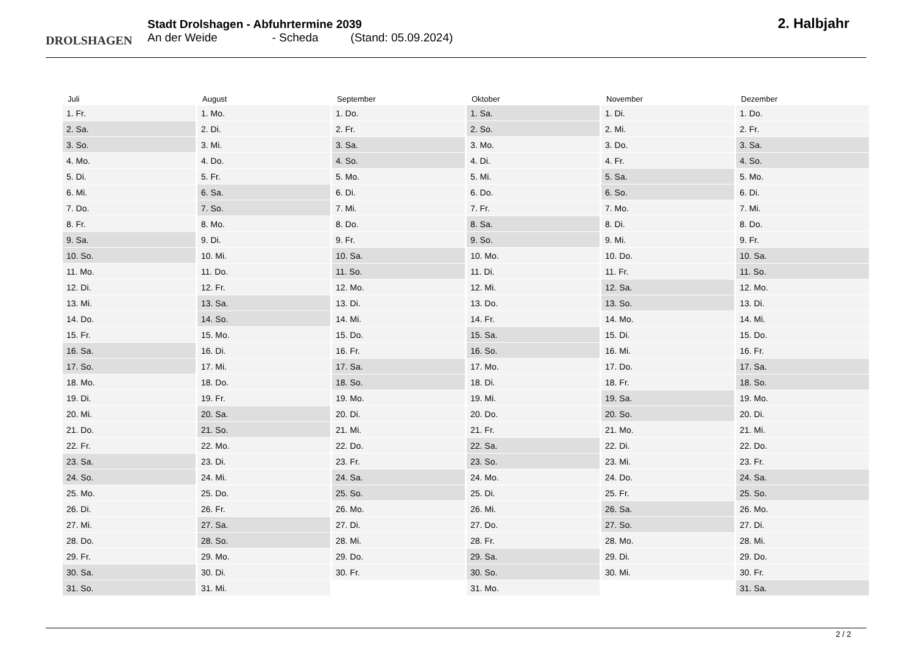DROLSHAGEN
Stadt Drolshagen - Abfuhrtermine 2039
An der Weide - Scheda (Stand: 05.09.2024)
2. Halbjahr
| Juli | August | September | Oktober | November | Dezember |
| --- | --- | --- | --- | --- | --- |
| 1. Fr. | 1. Mo. | 1. Do. | 1. Sa. | 1. Di. | 1. Do. |
| 2. Sa. | 2. Di. | 2. Fr. | 2. So. | 2. Mi. | 2. Fr. |
| 3. So. | 3. Mi. | 3. Sa. | 3. Mo. | 3. Do. | 3. Sa. |
| 4. Mo. | 4. Do. | 4. So. | 4. Di. | 4. Fr. | 4. So. |
| 5. Di. | 5. Fr. | 5. Mo. | 5. Mi. | 5. Sa. | 5. Mo. |
| 6. Mi. | 6. Sa. | 6. Di. | 6. Do. | 6. So. | 6. Di. |
| 7. Do. | 7. So. | 7. Mi. | 7. Fr. | 7. Mo. | 7. Mi. |
| 8. Fr. | 8. Mo. | 8. Do. | 8. Sa. | 8. Di. | 8. Do. |
| 9. Sa. | 9. Di. | 9. Fr. | 9. So. | 9. Mi. | 9. Fr. |
| 10. So. | 10. Mi. | 10. Sa. | 10. Mo. | 10. Do. | 10. Sa. |
| 11. Mo. | 11. Do. | 11. So. | 11. Di. | 11. Fr. | 11. So. |
| 12. Di. | 12. Fr. | 12. Mo. | 12. Mi. | 12. Sa. | 12. Mo. |
| 13. Mi. | 13. Sa. | 13. Di. | 13. Do. | 13. So. | 13. Di. |
| 14. Do. | 14. So. | 14. Mi. | 14. Fr. | 14. Mo. | 14. Mi. |
| 15. Fr. | 15. Mo. | 15. Do. | 15. Sa. | 15. Di. | 15. Do. |
| 16. Sa. | 16. Di. | 16. Fr. | 16. So. | 16. Mi. | 16. Fr. |
| 17. So. | 17. Mi. | 17. Sa. | 17. Mo. | 17. Do. | 17. Sa. |
| 18. Mo. | 18. Do. | 18. So. | 18. Di. | 18. Fr. | 18. So. |
| 19. Di. | 19. Fr. | 19. Mo. | 19. Mi. | 19. Sa. | 19. Mo. |
| 20. Mi. | 20. Sa. | 20. Di. | 20. Do. | 20. So. | 20. Di. |
| 21. Do. | 21. So. | 21. Mi. | 21. Fr. | 21. Mo. | 21. Mi. |
| 22. Fr. | 22. Mo. | 22. Do. | 22. Sa. | 22. Di. | 22. Do. |
| 23. Sa. | 23. Di. | 23. Fr. | 23. So. | 23. Mi. | 23. Fr. |
| 24. So. | 24. Mi. | 24. Sa. | 24. Mo. | 24. Do. | 24. Sa. |
| 25. Mo. | 25. Do. | 25. So. | 25. Di. | 25. Fr. | 25. So. |
| 26. Di. | 26. Fr. | 26. Mo. | 26. Mi. | 26. Sa. | 26. Mo. |
| 27. Mi. | 27. Sa. | 27. Di. | 27. Do. | 27. So. | 27. Di. |
| 28. Do. | 28. So. | 28. Mi. | 28. Fr. | 28. Mo. | 28. Mi. |
| 29. Fr. | 29. Mo. | 29. Do. | 29. Sa. | 29. Di. | 29. Do. |
| 30. Sa. | 30. Di. | 30. Fr. | 30. So. | 30. Mi. | 30. Fr. |
| 31. So. | 31. Mi. | | 31. Mo. | | 31. Sa. |
2 / 2